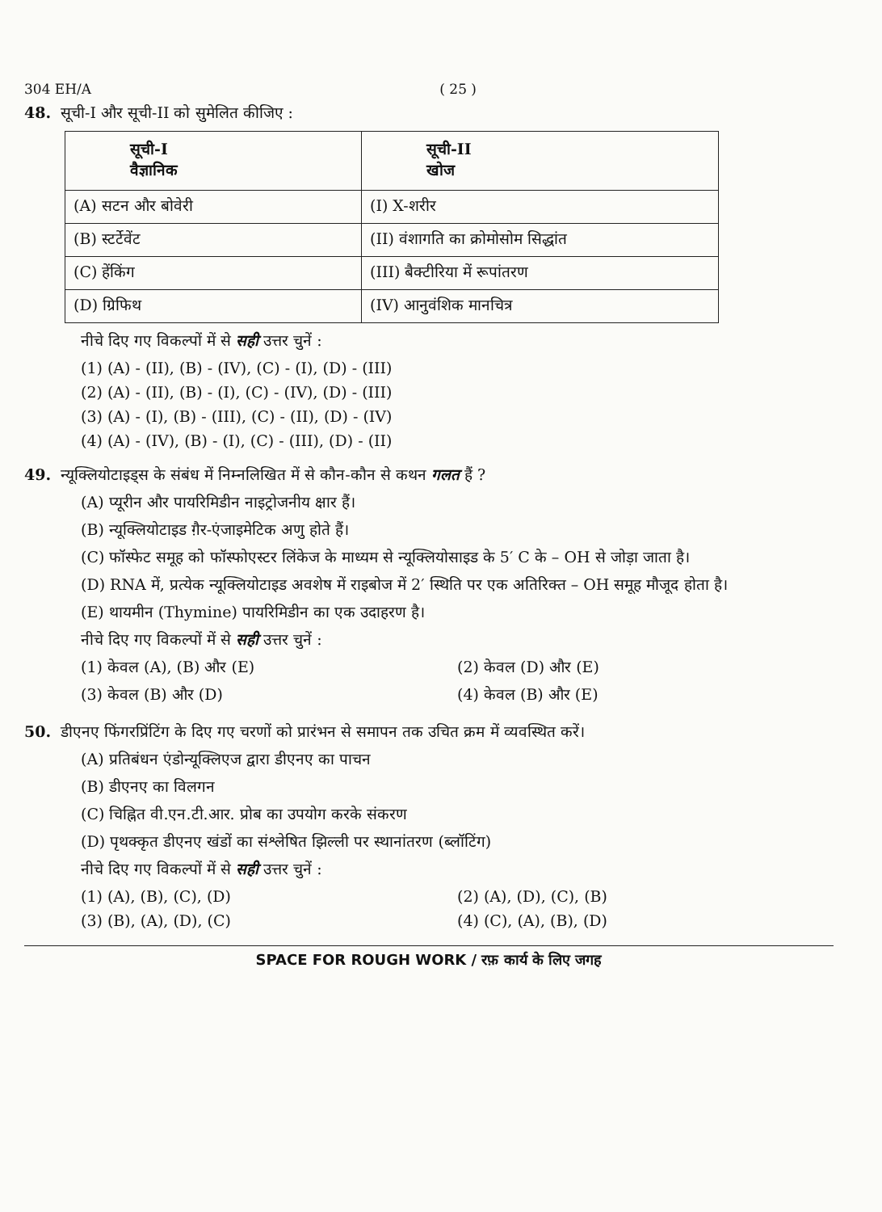304 EH/A ( 25 )
48. सूची-I और सूची-II को सुमेलित कीजिए :
| सूची-I वैज्ञानिक | सूची-II खोज |
| --- | --- |
| (A) सटन और बोवेरी | (I) X-शरीर |
| (B) स्टर्टेवेंट | (II) वंशागति का क्रोमोसोम सिद्धांत |
| (C) हेंकिंग | (III) बैक्टीरिया में रूपांतरण |
| (D) ग्रिफिथ | (IV) आनुवंशिक मानचित्र |
नीचे दिए गए विकल्पों में से सही उत्तर चुनें :
(1) (A) - (II), (B) - (IV), (C) - (I), (D) - (III)
(2) (A) - (II), (B) - (I), (C) - (IV), (D) - (III)
(3) (A) - (I), (B) - (III), (C) - (II), (D) - (IV)
(4) (A) - (IV), (B) - (I), (C) - (III), (D) - (II)
49. न्यूक्लियोटाइड्स के संबंध में निम्नलिखित में से कौन-कौन से कथन गलत हैं ?
(A) प्यूरीन और पायरिमिडीन नाइट्रोजनीय क्षार हैं।
(B) न्यूक्लियोटाइड ग़ैर-एंजाइमेटिक अणु होते हैं।
(C) फॉस्फेट समूह को फॉस्फोएस्टर लिंकेज के माध्यम से न्यूक्लियोसाइड के 5′ C के – OH से जोड़ा जाता है।
(D) RNA में, प्रत्येक न्यूक्लियोटाइड अवशेष में राइबोज में 2′ स्थिति पर एक अतिरिक्त – OH समूह मौजूद होता है।
(E) थायमीन (Thymine) पायरिमिडीन का एक उदाहरण है।
नीचे दिए गए विकल्पों में से सही उत्तर चुनें :
(1) केवल (A), (B) और (E) (2) केवल (D) और (E)
(3) केवल (B) और (D) (4) केवल (B) और (E)
50. डीएनए फिंगरप्रिंटिंग के दिए गए चरणों को प्रारंभन से समापन तक उचित क्रम में व्यवस्थित करें।
(A) प्रतिबंधन एंडोन्यूक्लिएज द्वारा डीएनए का पाचन
(B) डीएनए का विलगन
(C) चिह्नित वी.एन.टी.आर. प्रोब का उपयोग करके संकरण
(D) पृथक्कृत डीएनए खंडों का संश्लेषित झिल्ली पर स्थानांतरण (ब्लॉटिंग)
नीचे दिए गए विकल्पों में से सही उत्तर चुनें :
(1) (A), (B), (C), (D) (2) (A), (D), (C), (B)
(3) (B), (A), (D), (C) (4) (C), (A), (B), (D)
SPACE FOR ROUGH WORK / रफ़ कार्य के लिए जगह